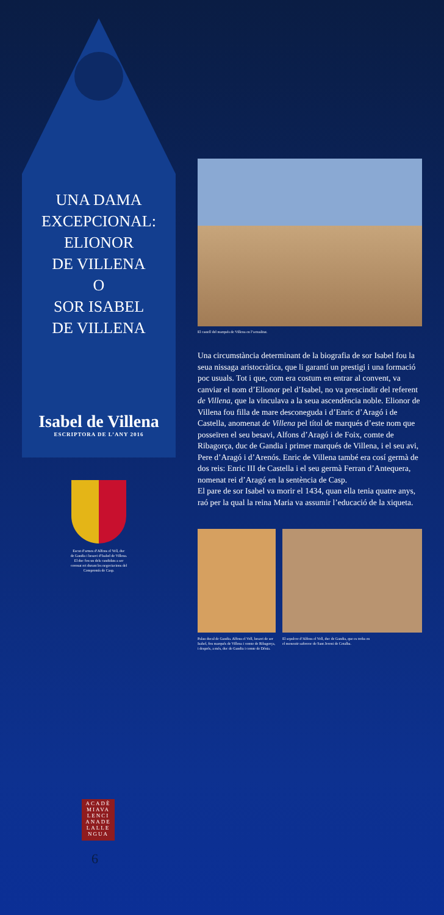UNA DAMA
EXCEPCIONAL:
ELIONOR
DE VILLENA
O
SOR ISABEL
DE VILLENA
Isabel de Villena
ESCRIPTORA DE L’ANY 2016
Escut d’armes d’Alfons el Vell, duc
de Gandia i besavi d’Isabel de Villena.
El duc fou un dels candidats a ser
coronat rei durant les negociacions del
Compromís de Casp.
El castell del marqués de Villena en l’actualitat.
Una circumstància determinant de la biografia de sor Isabel fou la seua nissaga aristocràtica, que li garantí un prestigi i una formació poc usuals. Tot i que, com era costum en entrar al convent, va canviar el nom d’Elionor pel d’Isabel, no va prescindir del referent de Villena, que la vinculava a la seua ascendència noble. Elionor de Villena fou filla de mare desconeguda i d’Enric d’Aragó i de Castella, anomenat de Villena pel títol de marqués d’este nom que posseïren el seu besavi, Alfons d’Aragó i de Foix, comte de Ribagorça, duc de Gandia i primer marqués de Villena, i el seu avi, Pere d’Aragó i d’Arenós. Enric de Villena també era cosí germà de dos reis: Enric III de Castella i el seu germà Ferran d’Antequera, nomenat rei d’Aragó en la sentència de Casp.
El pare de sor Isabel va morir el 1434, quan ella tenia quatre anys, raó per la qual la reina Maria va assumir l’educació de la xiqueta.
Palau ducal de Gandia. Alfons el Vell, besavi de sor Isabel, fou marqués de Villena i comte de Ribagorça, i després, a més, duc de Gandia i comte de Dénia.
El sepulcre d’Alfons el Vell, duc de Gandia, que es troba en
el monestir saforenc de Sant Jeroni de Cotalba.
ACADÈ
MIAVA
LENCI
ANADE
LALLE
NGUA
6